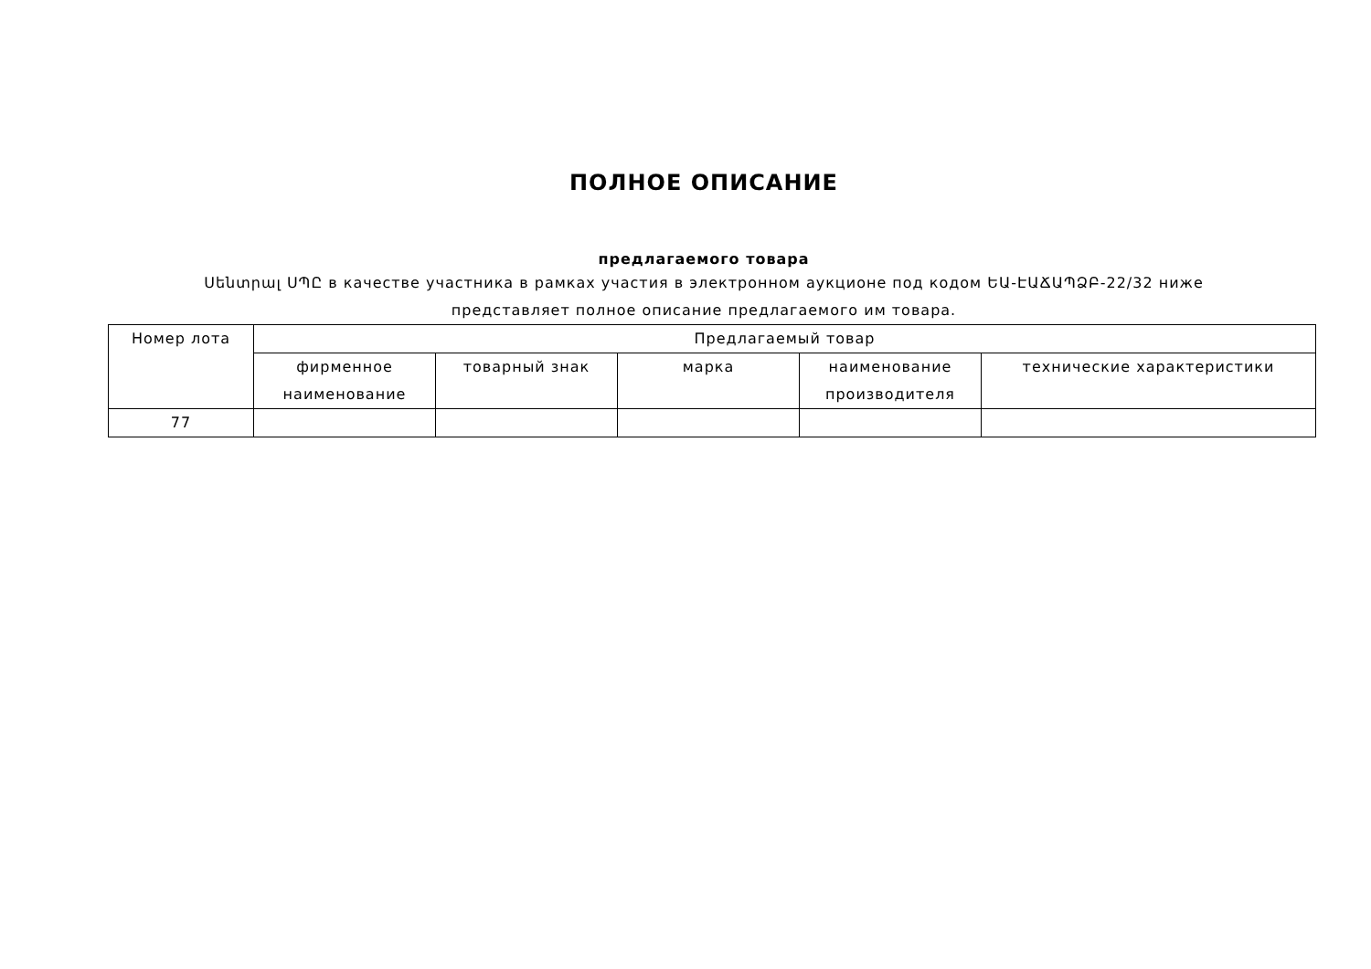ПОЛНОЕ ОПИСАНИЕ
предлагаемого товара
Սենտրալ ՍՊԸ в качестве участника в рамках участия в электронном аукционе под кодом ԵԱ-ԷԱՃԱՊՁԲ-22/32 ниже представляет полное описание предлагаемого им товара.
| Номер лота | Предлагаемый товар | | | | |
| --- | --- | --- | --- | --- | --- |
| | фирменное наименование | товарный знак | марка | наименование производителя | технические характеристики |
| 77 | | | | | |